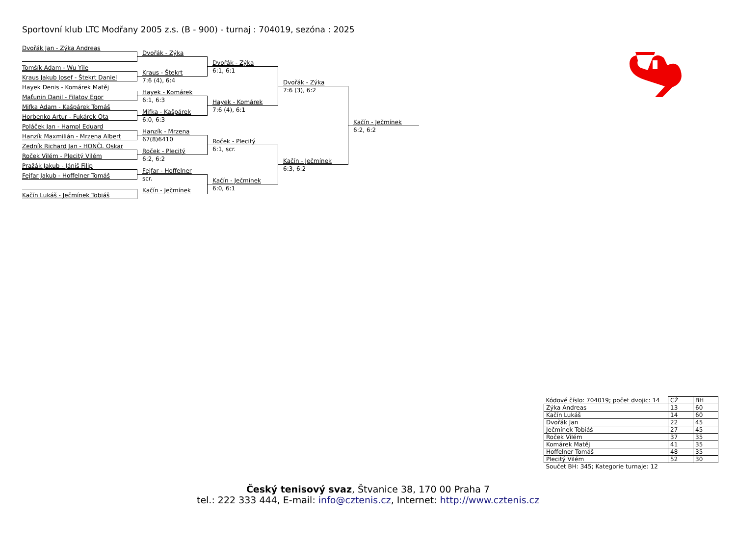Sportovní klub LTC Modřany 2005 z.s. (B - 900) - turnaj : 704019, sezóna : 2025
Dvořák Jan - Zýka Andreas
Tomšík Adam - Wu Yile
Kraus Jakub Josef - Štekrt Daniel
Hayek Denis - Komárek Matěj
Maťunin Danil - Filatov Egor
Mifka Adam - Kašpárek Tomáš
Horbenko Artur - Fukárek Ota
Poláček Jan - Hampl Eduard
Hanzík Maxmilián - Mrzena Albert
Zedník Richard Jan - HONČL Oskar
Roček Vilém - Plecitý Vilém
Pražák Jakub - Jániš Filip
Fejfar Jakub - Hoffelner Tomáš
Kačín Lukáš - Ječmínek Tobiáš
Dvořák - Zýka
Kraus - Štekrt
7:6 (4), 6:4
Hayek - Komárek
6:1, 6:3
Mifka - Kašpárek
6:0, 6:3
Hanzík - Mrzena
67(8)6410
Roček - Plecitý
6:2, 6:2
Fejfar - Hoffelner
scr.
Kačín - Ječmínek
Dvořák - Zýka
6:1, 6:1
Hayek - Komárek
7:6 (4), 6:1
Roček - Plecitý
6:1, scr.
Kačín - Ječmínek
6:0, 6:1
Dvořák - Zýka
7:6 (3), 6:2
Kačín - Ječmínek
6:3, 6:2
Kačín - Ječmínek
6:2, 6:2
| Kódové číslo: 704019; počet dvojic: 14 | CŽ | BH |
| Zýka Andreas | 13 | 60 |
| Kačín Lukáš | 14 | 60 |
| Dvořák Jan | 22 | 45 |
| Ječmínek Tobiáš | 27 | 45 |
| Roček Vilém | 37 | 35 |
| Komárek Matěj | 41 | 35 |
| Hoffelner Tomáš | 48 | 35 |
| Plecitý Vilém | 52 | 30 |
| Součet BH: 345; Kategorie turnaje: 12 | | |
Český tenisový svaz, Štvanice 38, 170 00 Praha 7
tel.: 222 333 444, E-mail: info@cztenis.cz, Internet: http://www.cztenis.cz